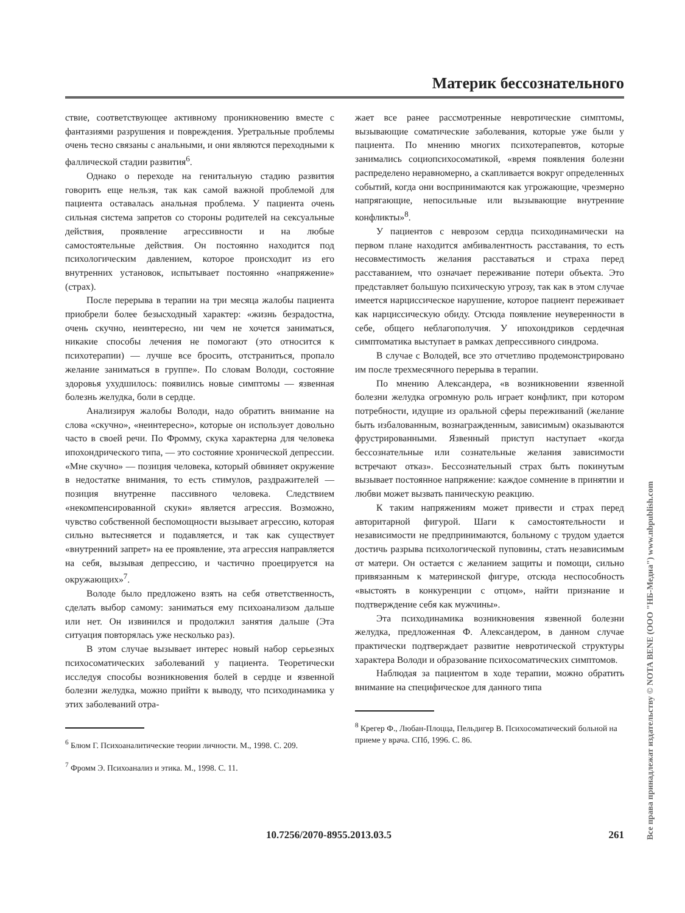Материк бессознательного
ствие, соответствующее активному проникновению вместе с фантазиями разрушения и повреждения. Уретральные проблемы очень тесно связаны с анальными, и они являются переходными к фаллической стадии развития<sup>6</sup>.
Однако о переходе на генитальную стадию развития говорить еще нельзя, так как самой важной проблемой для пациента оставалась анальная проблема. У пациента очень сильная система запретов со стороны родителей на сексуальные действия, проявление агрессивности и на любые самостоятельные действия. Он постоянно находится под психологическим давлением, которое происходит из его внутренних установок, испытывает постоянно «напряжение» (страх).
После перерыва в терапии на три месяца жалобы пациента приобрели более безысходный характер: «жизнь безрадостна, очень скучно, неинтересно, ни чем не хочется заниматься, никакие способы лечения не помогают (это относится к психотерапии) — лучше все бросить, отстраниться, пропало желание заниматься в группе». По словам Володи, состояние здоровья ухудшилось: появились новые симптомы — язвенная болезнь желудка, боли в сердце.
Анализируя жалобы Володи, надо обратить внимание на слова «скучно», «неинтересно», которые он использует довольно часто в своей речи. По Фромму, скука характерна для человека ипохондрического типа, — это состояние хронической депрессии. «Мне скучно» — позиция человека, который обвиняет окружение в недостатке внимания, то есть стимулов, раздражителей — позиция внутренне пассивного человека. Следствием «некомпенсированной скуки» является агрессия. Возможно, чувство собственной беспомощности вызывает агрессию, которая сильно вытесняется и подавляется, и так как существует «внутренний запрет» на ее проявление, эта агрессия направляется на себя, вызывая депрессию, и частично проецируется на окружающих»<sup>7</sup>.
Володе было предложено взять на себя ответственность, сделать выбор самому: заниматься ему психоанализом дальше или нет. Он извинился и продолжил занятия дальше (Эта ситуация повторялась уже несколько раз).
В этом случае вызывает интерес новый набор серьезных психосоматических заболеваний у пациента. Теоретически исследуя способы возникновения болей в сердце и язвенной болезни желудка, можно прийти к выводу, что психодинамика у этих заболеваний отра-
<sup>6</sup> Блюм Г. Психоаналитические теории личности. М., 1998. С. 209.
<sup>7</sup> Фромм Э. Психоанализ и этика. М., 1998. С. 11.
жает все ранее рассмотренные невротические симптомы, вызывающие соматические заболевания, которые уже были у пациента. По мнению многих психотерапевтов, которые занимались социопсихосоматикой, «время появления болезни распределено неравномерно, а скапливается вокруг определенных событий, когда они воспринимаются как угрожающие, чрезмерно напрягающие, непосильные или вызывающие внутренние конфликты»<sup>8</sup>.
У пациентов с неврозом сердца психодинамически на первом плане находится амбивалентность расставания, то есть несовместимость желания расставаться и страха перед расставанием, что означает переживание потери объекта. Это представляет большую психическую угрозу, так как в этом случае имеется нарциссическое нарушение, которое пациент переживает как нарциссическую обиду. Отсюда появление неуверенности в себе, общего неблагополучия. У ипохондриков сердечная симптоматика выступает в рамках депрессивного синдрома.
В случае с Володей, все это отчетливо продемонстрировано им после трехмесячного перерыва в терапии.
По мнению Александера, «в возникновении язвенной болезни желудка огромную роль играет конфликт, при котором потребности, идущие из оральной сферы переживаний (желание быть избалованным, вознагражденным, зависимым) оказываются фрустрированными. Язвенный приступ наступает «когда бессознательные или сознательные желания зависимости встречают отказ». Бессознательный страх быть покинутым вызывает постоянное напряжение: каждое сомнение в принятии и любви может вызвать паническую реакцию.
К таким напряжениям может привести и страх перед авторитарной фигурой. Шаги к самостоятельности и независимости не предпринимаются, больному с трудом удается достичь разрыва психологической пуповины, стать независимым от матери. Он остается с желанием защиты и помощи, сильно привязанным к материнской фигуре, отсюда неспособность «выстоять в конкуренции с отцом», найти признание и подтверждение себя как мужчины».
Эта психодинамика возникновения язвенной болезни желудка, предложенная Ф. Александером, в данном случае практически подтверждает развитие невротической структуры характера Володи и образование психосоматических симптомов.
Наблюдая за пациентом в ходе терапии, можно обратить внимание на специфическое для данного типа
<sup>8</sup> Крегер Ф., Любан-Плоцца, Пельдигер В. Психосоматический больной на приеме у врача. СПб, 1996. С. 86.
Все права принадлежат издательству © NOTA BENE (ООО "НБ-Медиа") www.nbpublish.com
10.7256/2070-8955.2013.03.5 261